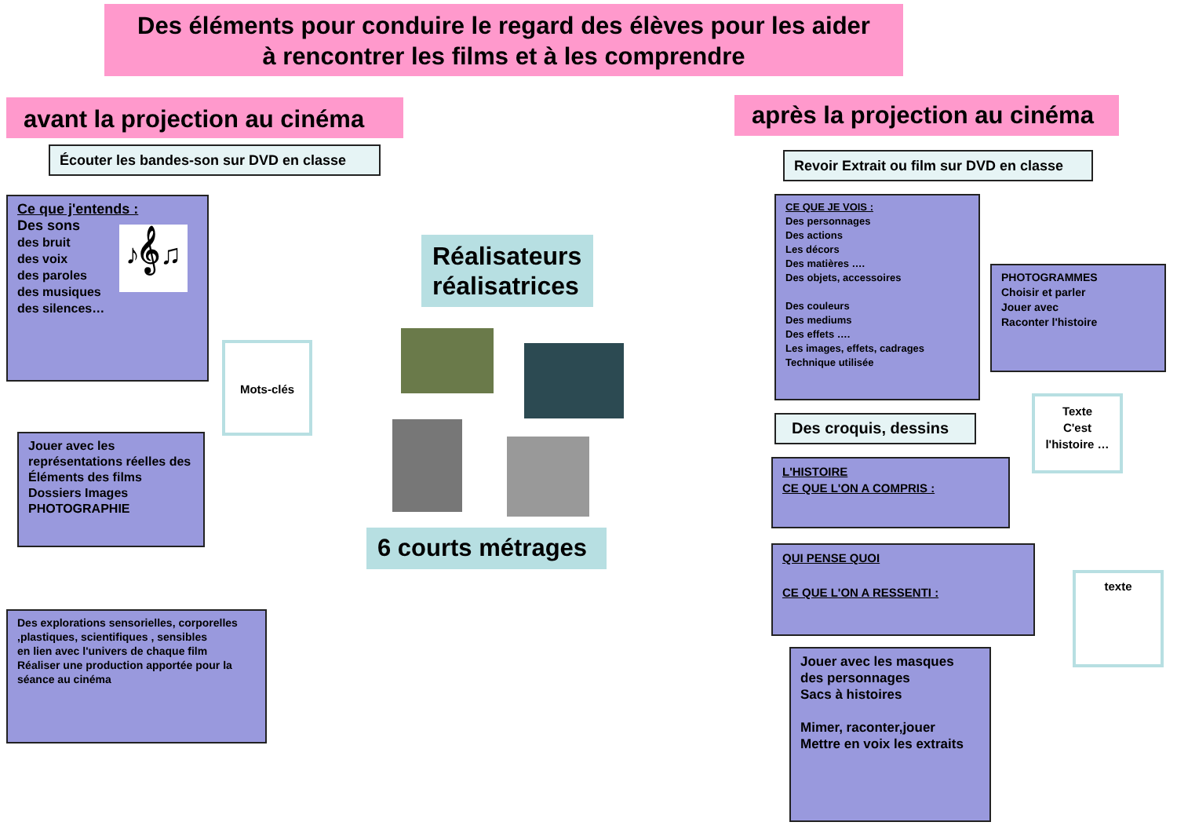Des éléments pour conduire le regard des élèves pour les aider
à rencontrer les films et à les comprendre
avant la projection au cinéma
après la projection au cinéma
Écouter les bandes-son sur DVD en classe
Revoir Extrait ou film sur DVD en classe
Ce que j'entends :
Des sons
des bruit
des voix
des paroles
des musiques
des silences…
♪𝄞♫
Mots-clés
Jouer avec les représentations réelles des Éléments des films
Dossiers Images
PHOTOGRAPHIE
Des explorations sensorielles, corporelles ,plastiques, scientifiques , sensibles
en lien avec l'univers de chaque film
Réaliser une production apportée pour la séance au cinéma
Réalisateurs réalisatrices
6 courts métrages
CE QUE JE VOIS :
Des personnages
Des actions
Les décors
Des matières ….
Des objets, accessoires
Des couleurs
Des mediums
Des effets ….
Les images, effets, cadrages
Technique utilisée
PHOTOGRAMMES
Choisir et parler
Jouer avec
Raconter l'histoire
Texte
C'est
l'histoire …
Des croquis, dessins
L'HISTOIRE
CE QUE L'ON A COMPRIS :
QUI PENSE QUOI
CE QUE L'ON A RESSENTI :
texte
Jouer avec les masques des personnages
Sacs à histoires
Mimer, raconter,jouer
Mettre en voix les extraits